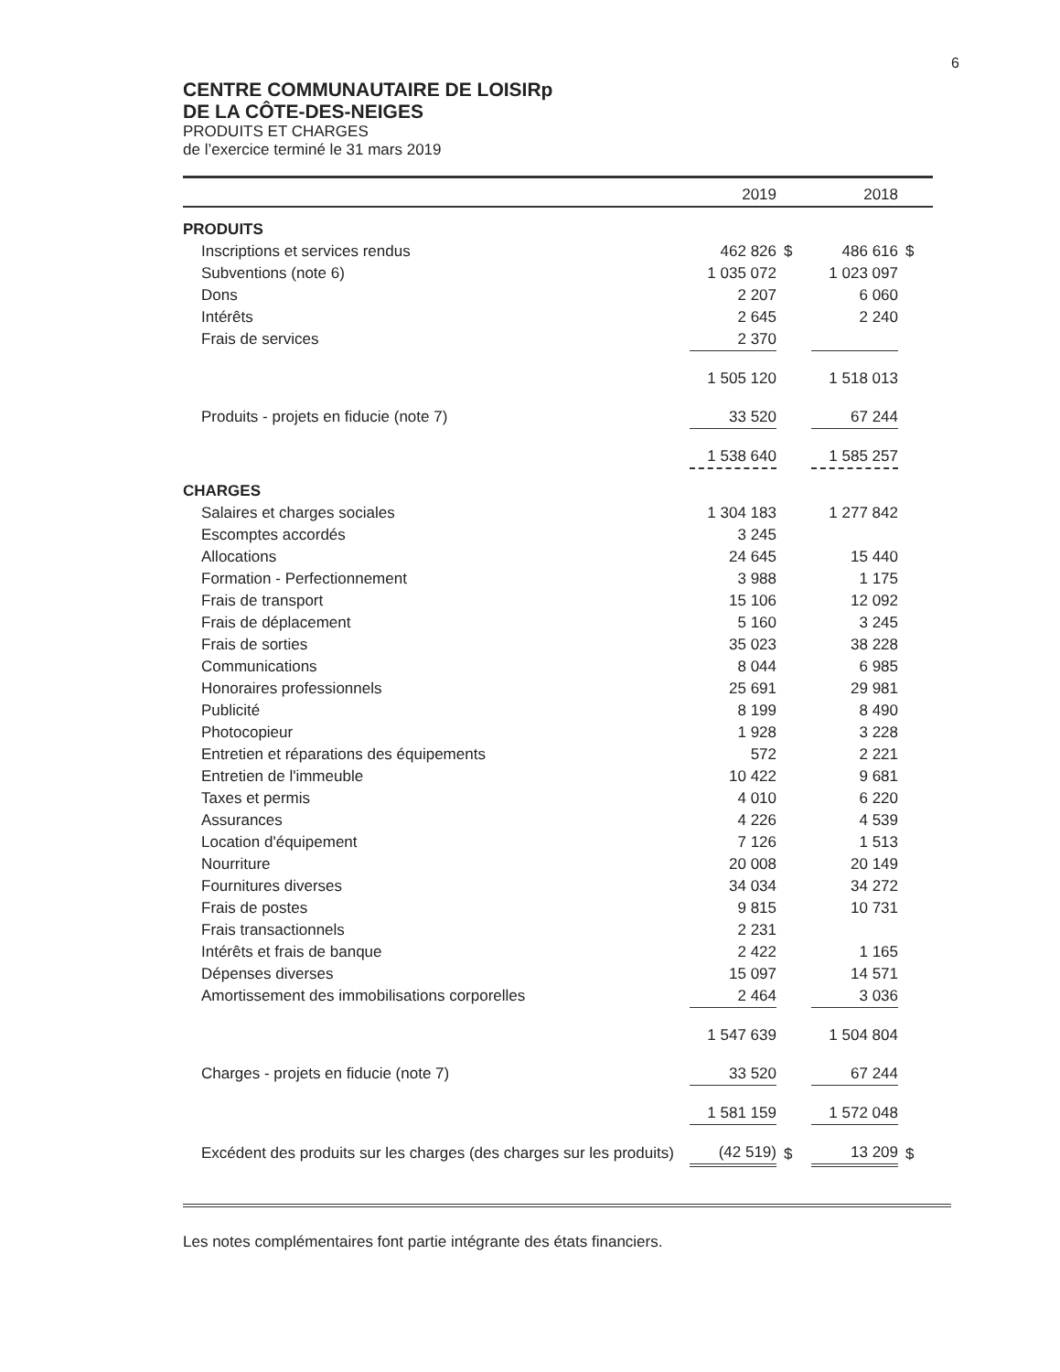6
CENTRE COMMUNAUTAIRE DE LOISIRp
DE LA CÔTE-DES-NEIGES
PRODUITS ET CHARGES
de l’exercice terminé le 31 mars 2019
| | 2019 | | 2018 | |
| --- | --- | --- | --- | --- |
| PRODUITS | | | | |
| Inscriptions et services rendus | 462 826 | $ | 486 616 | $ |
| Subventions (note 6) | 1 035 072 | | 1 023 097 | |
| Dons | 2 207 | | 6 060 | |
| Intérêts | 2 645 | | 2 240 | |
| Frais de services | 2 370 | | | |
| | 1 505 120 | | 1 518 013 | |
| Produits - projets en fiducie (note 7) | 33 520 | | 67 244 | |
| | 1 538 640 | | 1 585 257 | |
| CHARGES | | | | |
| Salaires et charges sociales | 1 304 183 | | 1 277 842 | |
| Escomptes accordés | 3 245 | | | |
| Allocations | 24 645 | | 15 440 | |
| Formation - Perfectionnement | 3 988 | | 1 175 | |
| Frais de transport | 15 106 | | 12 092 | |
| Frais de déplacement | 5 160 | | 3 245 | |
| Frais de sorties | 35 023 | | 38 228 | |
| Communications | 8 044 | | 6 985 | |
| Honoraires professionnels | 25 691 | | 29 981 | |
| Publicité | 8 199 | | 8 490 | |
| Photocopieur | 1 928 | | 3 228 | |
| Entretien et réparations des équipements | 572 | | 2 221 | |
| Entretien de l'immeuble | 10 422 | | 9 681 | |
| Taxes et permis | 4 010 | | 6 220 | |
| Assurances | 4 226 | | 4 539 | |
| Location d'équipement | 7 126 | | 1 513 | |
| Nourriture | 20 008 | | 20 149 | |
| Fournitures diverses | 34 034 | | 34 272 | |
| Frais de postes | 9 815 | | 10 731 | |
| Frais transactionnels | 2 231 | | | |
| Intérêts et frais de banque | 2 422 | | 1 165 | |
| Dépenses diverses | 15 097 | | 14 571 | |
| Amortissement des immobilisations corporelles | 2 464 | | 3 036 | |
| | 1 547 639 | | 1 504 804 | |
| Charges - projets en fiducie (note 7) | 33 520 | | 67 244 | |
| | 1 581 159 | | 1 572 048 | |
| Excédent des produits sur les charges (des charges sur les produits) | (42 519) | $ | 13 209 | $ |
Les notes complémentaires font partie intégrante des états financiers.